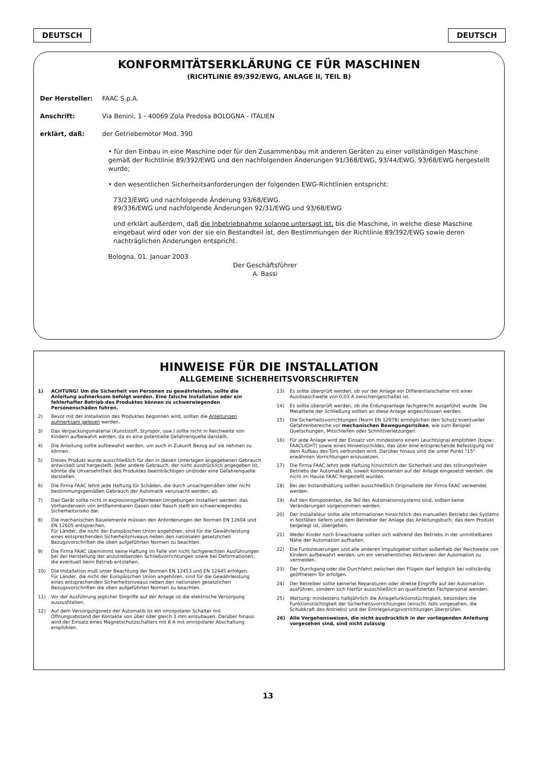DEUTSCH DEUTSCH
KONFORMITÄTSERKLÄRUNG CE FÜR MASCHINEN
(RICHTLINIE 89/392/EWG, ANLAGE II, TEIL B)
Der Hersteller: FAAC S.p.A.
Anschrift: Via Benini, 1 - 40069 Zola Predosa BOLOGNA - ITALIEN
erklärt, daß: der Getriebemotor Mod. 390
• für den Einbau in eine Maschine oder für den Zusammenbau mit anderen Geräten zu einer vollständigen Maschine gemäß der Richtlinie 89/392/EWG und den nachfolgenden Änderungen 91/368/EWG, 93/44/EWG, 93/68/EWG hergestellt wurde;
• den wesentlichen Sicherheitsanforderungen der folgenden EWG-Richtlinien entspricht:
73/23/EWG und nachfolgende Änderung 93/68/EWG.
89/336/EWG und nachfolgende Änderungen 92/31/EWG und 93/68/EWG
und erklärt außerdem, daß die Inbetriebnahme solange untersagt ist, bis die Maschine, in welche diese Maschine eingebaut wird oder von der sie ein Bestandteil ist, den Bestimmungen der Richtlinie 89/392/EWG sowie deren nachträglichen Änderungen entspricht.
Bologna, 01. Januar 2003
Der Geschäftsführer
A. Bassi
HINWEISE FÜR DIE INSTALLATION
ALLGEMEINE SICHERHEITSVORSCHRIFTEN
1) ACHTUNG! Um die Sicherheit von Personen zu gewährleisten, sollte die Anleitung aufmerksam befolgt werden. Eine falsche Installation oder ein fehlerhafter Betrieb des Produktes können zu schwerwiegenden Personenschäden führen.
2) Bevor mit der Installation des Produktes begonnen wird, sollten die Anleitungen aufmerksam gelesen werden.
3) Das Verpackungsmaterial (Kunststoff, Styropor, usw.) sollte nicht in Reichweite von Kindern aufbewahrt werden, da es eine potentielle Gefahrenquelle darstellt.
4) Die Anleitung sollte aufbewahrt werden, um auch in Zukunft Bezug auf sie nehmen zu können.
5) Dieses Produkt wurde ausschließlich für den in diesen Unterlagen angegebenen Gebrauch entwickelt und hergestellt. Jeder andere Gebrauch, der nicht ausdrücklich angegeben ist, könnte die Unversehrtheit des Produktes beeinträchtigen und/oder eine Gefahrenquelle darstellen.
6) Die Firma FAAC lehnt jede Haftung für Schäden, die durch unsachgemäßen oder nicht bestimmungsgemäßen Gebrauch der Automatik verursacht werden, ab.
7) Das Gerät sollte nicht in explosionsgefährdeten Umgebungen installiert werden: das Vorhandensein von entflammbaren Gasen oder Rauch stellt ein schwerwiegendes Sicherheitsrisiko dar.
8) Die mechanischen Bauelemente müssen den Anforderungen der Normen EN 12604 und EN 12605 entsprechen.
Für Länder, die nicht der Europäischen Union angehören, sind für die Gewährleistung eines entsprechenden Sicherheitsniveaus neben den nationalen gesetzlichen Bezugsvorschriften die oben aufgeführten Normen zu beachten.
9) Die Firma FAAC übernimmt keine Haftung im Falle von nicht fachgerechten Ausführungen bei der Herstellung der anzutreibenden Schließvorrichtungen sowie bei Deformationen, die eventuell beim Betrieb entstehen.
10) Die Installation muß unter Beachtung der Normen EN 12453 und EN 12445 erfolgen.
Für Länder, die nicht der Europäischen Union angehören, sind für die Gewährleistung eines entsprechenden Sicherheitsniveaus neben den nationalen gesetzlichen Bezugsvorschriften die oben aufgeführten Normen zu beachten.
11) Vor der Ausführung jeglicher Eingriffe auf der Anlage ist die elektrische Versorgung auszushlalten.
12) Auf dem Versorgungsnetz der Automatik ist ein omnipolarer Schalter mit Öffnungsabstand der Kontakte von über oder gleich 3 mm einzubauen. Darüber hinaus wird der Einsatz eines Magnetschutzschalters mit 6 A mit omnipolarer Abschaltung empfohlen.
13) Es sollte überprüft werden, ob vor der Anlage ein Differentialschalter mit einer Auslöseschwelle von 0,03 A zwischengeschaltet ist.
14) Es sollte überprüft werden, ob die Erdungsanlage fachgerecht ausgeführt wurde. Die Metallteile der Schließung sollten an diese Anlage angeschlossen werden.
15) Die Sicherheitsvorrichtungen (Norm EN 12978) ermöglichen den Schutz eventueller Gefahrenbereiche vor mechanischen Bewegungsrisiken, wie zum Beispiel Quetschungen, Mitschleifen oder Schnittverletzungen.
16) Für jede Anlage wird der Einsatz von mindestens einem Leuchtsignal empfohlen (bspw.: FAACLIGHT) sowie eines Hinweisschildes, das über eine entsprechende Befestigung mit dem Aufbau des Tors verbunden wird. Darüber hinaus sind die unter Punkt "15" erwähnten Vorrichtungen einzusetzen.
17) Die Firma FAAC lehnt jede Haftung hinsichtlich der Sicherheit und des störungsfreien Betriebs der Automatik ab, soweit Komponenten auf der Anlage eingesetzt werden, die nicht im Hause FAAC hergestellt wurden.
18) Bei der Instandhaltung sollten ausschließlich Originalteile der Firma FAAC verwendet werden.
19) Auf den Komponenten, die Teil des Automationssystems sind, sollten keine Veränderungen vorgenommen werden.
20) Der Installateur sollte alle Informationen hinsichtlich des manuellen Betriebs des Systems in Notfällen liefern und dem Betreiber der Anlage das Anleitungsbuch, das dem Produkt beigelegt ist, übergeben.
21) Weder Kinder noch Erwachsene sollten sich während des Betriebs in der unmittelbaren Nähe der Automation aufhalten.
22) Die Funksteuerungen und alle anderen Impulsgeber sollten außerhalb der Reichweite von Kindern aufbewahrt werden, um ein versehentliches Aktivieren der Automation zu vermeiden.
23) Der Durchgang oder die Durchfahrt zwischen den Flügeln darf lediglich bei vollständig geöffnetem Tor erfolgen.
24) Der Betreiber sollte keinerlei Reparaturen oder direkte Eingriffe auf der Automation ausführen, sondern sich hierfür ausschließlich an qualifiziertes Fachpersonal wenden.
25) Wartung: mindestens halbjährlich die Anlagefunktionstüchtigkeit, besonders die Funktionstüchtigkeit der Sicherheitsvorrichtungen (einschl. falls vorgesehen, die Schubkraft des Antriebs) und der Entriegelungsvorrichtungen überprüfen.
26) Alle Vorgehensweisen, die nicht ausdrücklich in der vorliegenden Anleitung vorgesehen sind, sind nicht zulässig
13